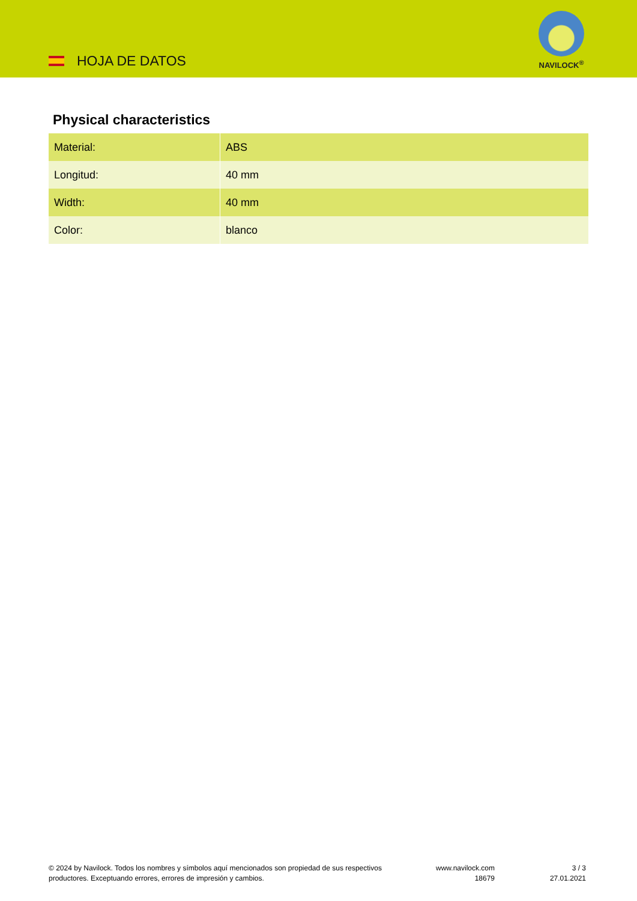HOJA DE DATOS
NAVILOCK<sup>®</sup>
Physical characteristics
| Material: | ABS |
| Longitud: | 40 mm |
| Width: | 40 mm |
| Color: | blanco |
© 2024 by Navilock. Todos los nombres y símbolos aquí mencionados son propiedad de sus respectivos productores. Exceptuando errores, errores de impresión y cambios.
www.navilock.com
18679
3 / 3
27.01.2021